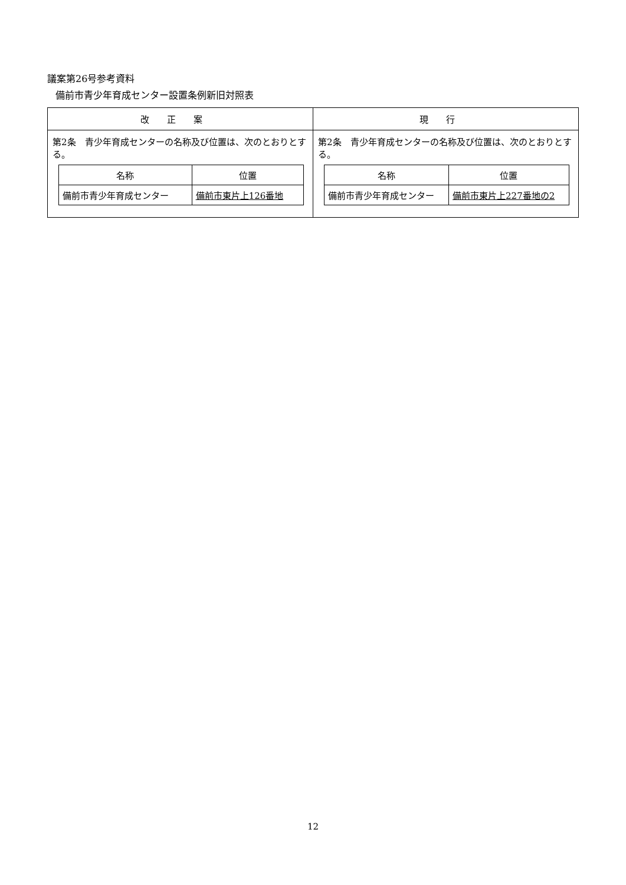議案第26号参考資料
備前市青少年育成センター設置条例新旧対照表
| 改正案 | 現行 |
| --- | --- |
| 第2条 青少年育成センターの名称及び位置は、次のとおりとする。 / 名称 / 位置 / / --- / --- / / 備前市青少年育成センター / 備前市東片上126番地 / | 第2条 青少年育成センターの名称及び位置は、次のとおりとする。 / 名称 / 位置 / / --- / --- / / 備前市青少年育成センター / 備前市東片上227番地の2 / |
12